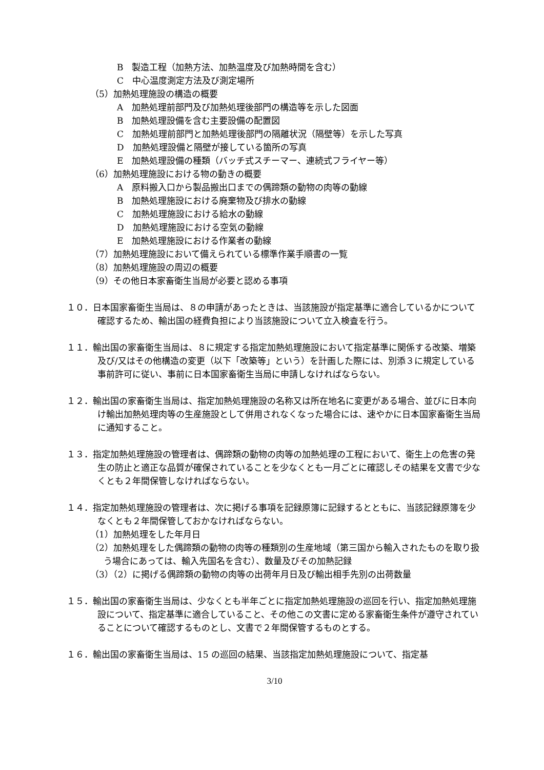B　製造工程（加熱方法、加熱温度及び加熱時間を含む）
C　中心温度測定方法及び測定場所
（5）加熱処理施設の構造の概要
A　加熱処理前部門及び加熱処理後部門の構造等を示した図面
B　加熱処理設備を含む主要設備の配置図
C　加熱処理前部門と加熱処理後部門の隔離状況（隔壁等）を示した写真
D　加熱処理設備と隔壁が接している箇所の写真
E　加熱処理設備の種類（バッチ式スチーマー、連続式フライヤー等）
（6）加熱処理施設における物の動きの概要
A　原料搬入口から製品搬出口までの偶蹄類の動物の肉等の動線
B　加熱処理施設における廃棄物及び排水の動線
C　加熱処理施設における給水の動線
D　加熱処理施設における空気の動線
E　加熱処理施設における作業者の動線
（7）加熱処理施設において備えられている標準作業手順書の一覧
（8）加熱処理施設の周辺の概要
（9）その他日本家畜衛生当局が必要と認める事項
１０．日本国家畜衛生当局は、８の申請があったときは、当該施設が指定基準に適合しているかについて確認するため、輸出国の経費負担により当該施設について立入検査を行う。
１１．輸出国の家畜衛生当局は、８に規定する指定加熱処理施設において指定基準に関係する改築、増築及び/又はその他構造の変更（以下「改築等」という）を計画した際には、別添３に規定している事前許可に従い、事前に日本国家畜衛生当局に申請しなければならない。
１２．輸出国の家畜衛生当局は、指定加熱処理施設の名称又は所在地名に変更がある場合、並びに日本向け輸出加熱処理肉等の生産施設として併用されなくなった場合には、速やかに日本国家畜衛生当局に通知すること。
１３．指定加熱処理施設の管理者は、偶蹄類の動物の肉等の加熱処理の工程において、衛生上の危害の発生の防止と適正な品質が確保されていることを少なくとも一月ごとに確認しその結果を文書で少なくとも２年間保管しなければならない。
１４．指定加熱処理施設の管理者は、次に掲げる事項を記録原簿に記録するとともに、当該記録原簿を少なくとも２年間保管しておかなければならない。
（1）加熱処理をした年月日
（2）加熱処理をした偶蹄類の動物の肉等の種類別の生産地域（第三国から輸入されたものを取り扱う場合にあっては、輸入先国名を含む）、数量及びその加熱記録
（3）（2）に掲げる偶蹄類の動物の肉等の出荷年月日及び輸出相手先別の出荷数量
１５．輸出国の家畜衛生当局は、少なくとも半年ごとに指定加熱処理施設の巡回を行い、指定加熱処理施設について、指定基準に適合していること、その他この文書に定める家畜衛生条件が遵守されていることについて確認するものとし、文書で２年間保管するものとする。
１６．輸出国の家畜衛生当局は、15 の巡回の結果、当該指定加熱処理施設について、指定基
3/10